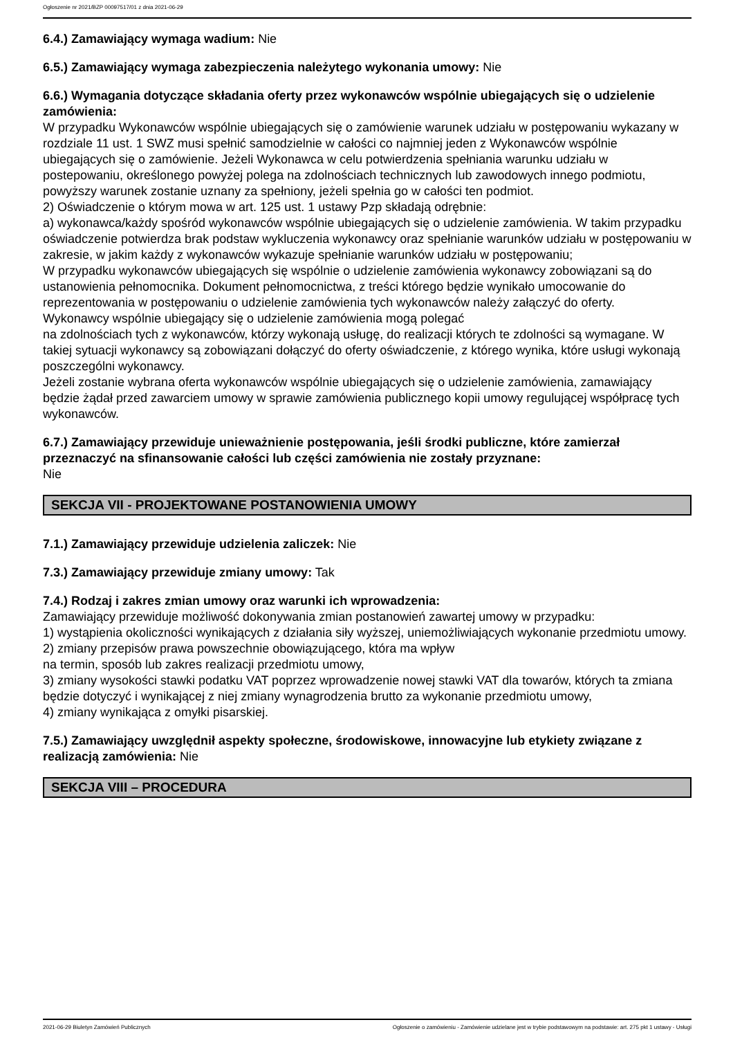Ogłoszenie nr 2021/BZP 00097517/01 z dnia 2021-06-29
6.4.) Zamawiający wymaga wadium: Nie
6.5.) Zamawiający wymaga zabezpieczenia należytego wykonania umowy: Nie
6.6.) Wymagania dotyczące składania oferty przez wykonawców wspólnie ubiegających się o udzielenie zamówienia:
W przypadku Wykonawców wspólnie ubiegających się o zamówienie warunek udziału w postępowaniu wykazany w rozdziale 11 ust. 1 SWZ musi spełnić samodzielnie w całości co najmniej jeden z Wykonawców wspólnie ubiegających się o zamówienie. Jeżeli Wykonawca w celu potwierdzenia spełniania warunku udziału w postepowaniu, określonego powyżej polega na zdolnościach technicznych lub zawodowych innego podmiotu, powyższy warunek zostanie uznany za spełniony, jeżeli spełnia go w całości ten podmiot.
2) Oświadczenie o którym mowa w art. 125 ust. 1 ustawy Pzp składają odrębnie:
a) wykonawca/każdy spośród wykonawców wspólnie ubiegających się o udzielenie zamówienia. W takim przypadku oświadczenie potwierdza brak podstaw wykluczenia wykonawcy oraz spełnianie warunków udziału w postępowaniu w zakresie, w jakim każdy z wykonawców wykazuje spełnianie warunków udziału w postępowaniu;
W przypadku wykonawców ubiegających się wspólnie o udzielenie zamówienia wykonawcy zobowiązani są do ustanowienia pełnomocnika. Dokument pełnomocnictwa, z treści którego będzie wynikało umocowanie do reprezentowania w postępowaniu o udzielenie zamówienia tych wykonawców należy załączyć do oferty.
Wykonawcy wspólnie ubiegający się o udzielenie zamówienia mogą polegać
na zdolnościach tych z wykonawców, którzy wykonają usługę, do realizacji których te zdolności są wymagane. W takiej sytuacji wykonawcy są zobowiązani dołączyć do oferty oświadczenie, z którego wynika, które usługi wykonają poszczególni wykonawcy.
Jeżeli zostanie wybrana oferta wykonawców wspólnie ubiegających się o udzielenie zamówienia, zamawiający będzie żądał przed zawarciem umowy w sprawie zamówienia publicznego kopii umowy regulującej współpracę tych wykonawców.
6.7.) Zamawiający przewiduje unieważnienie postępowania, jeśli środki publiczne, które zamierzał przeznaczyć na sfinansowanie całości lub części zamówienia nie zostały przyznane:
Nie
SEKCJA VII - PROJEKTOWANE POSTANOWIENIA UMOWY
7.1.) Zamawiający przewiduje udzielenia zaliczek: Nie
7.3.) Zamawiający przewiduje zmiany umowy: Tak
7.4.) Rodzaj i zakres zmian umowy oraz warunki ich wprowadzenia:
Zamawiający przewiduje możliwość dokonywania zmian postanowień zawartej umowy w przypadku:
1) wystąpienia okoliczności wynikających z działania siły wyższej, uniemożliwiających wykonanie przedmiotu umowy.
2) zmiany przepisów prawa powszechnie obowiązującego, która ma wpływ
na termin, sposób lub zakres realizacji przedmiotu umowy,
3) zmiany wysokości stawki podatku VAT poprzez wprowadzenie nowej stawki VAT dla towarów, których ta zmiana będzie dotyczyć i wynikającej z niej zmiany wynagrodzenia brutto za wykonanie przedmiotu umowy,
4) zmiany wynikająca z omyłki pisarskiej.
7.5.) Zamawiający uwzględnił aspekty społeczne, środowiskowe, innowacyjne lub etykiety związane z realizacją zamówienia: Nie
SEKCJA VIII – PROCEDURA
2021-06-29 Biuletyn Zamówień Publicznych Ogłoszenie o zamówieniu - Zamówienie udzielane jest w trybie podstawowym na podstawie: art. 275 pkt 1 ustawy - Usługi